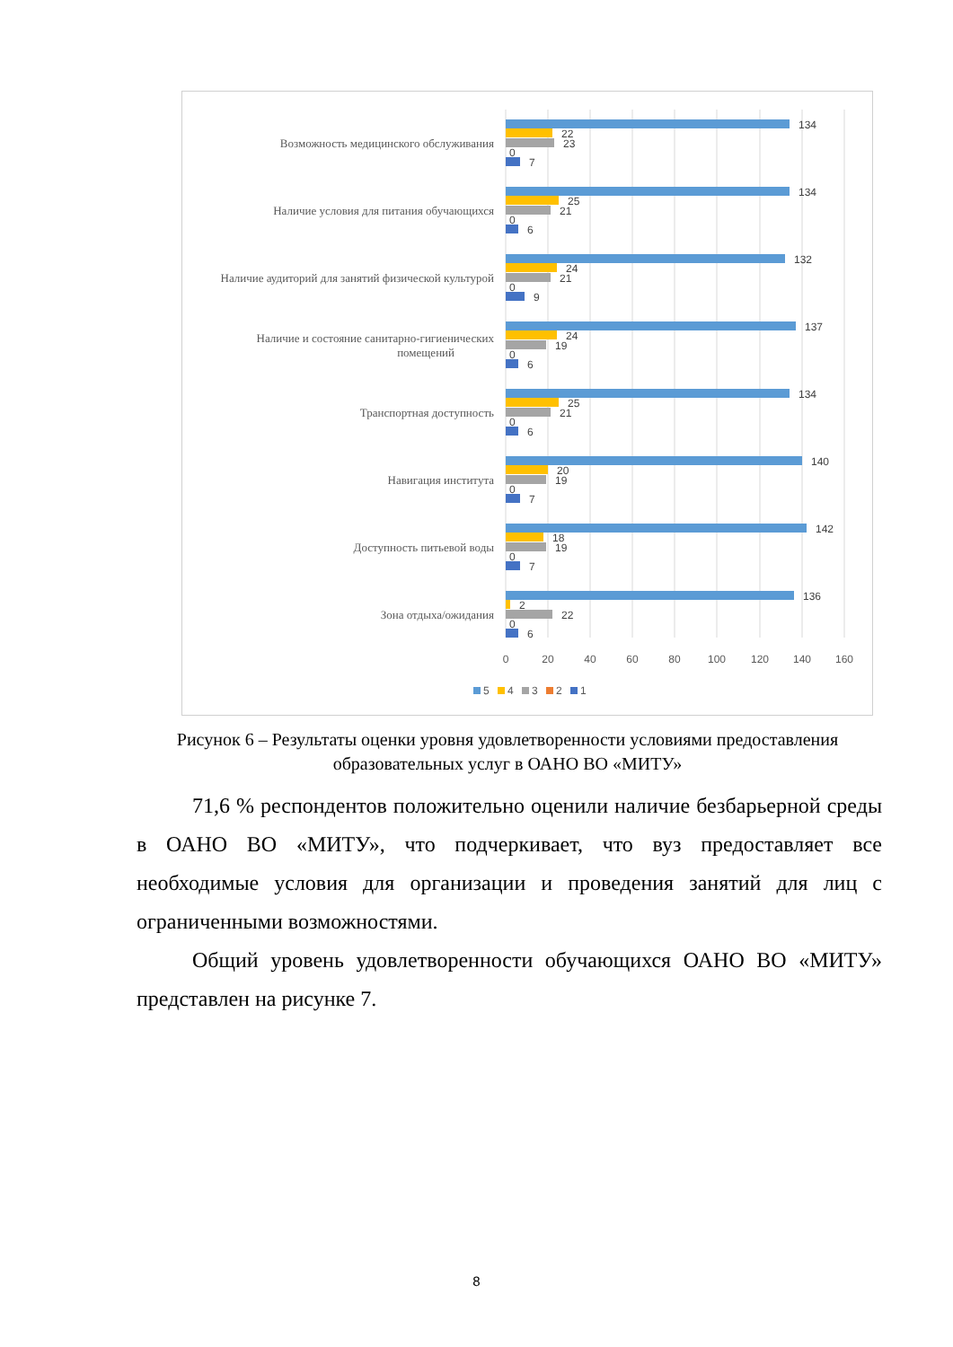Возможность медицинского обслуживания
Наличие условия для питания обучающихся
Наличие аудиторий для занятий физической культурой
Наличие и состояние санитарно-гигиенических
помещений
Транспортная доступность
Навигация института
Доступность питьевой воды
Зона отдыха/ожидания
134
22
23
0
7
134
25
21
0
6
132
24
21
0
9
137
24
19
0
6
134
25
21
0
6
140
20
19
0
7
142
18
19
0
7
136
2
22
0
6
0
20
40
60
80
100
120
140
160
5
4
3
2
1
Рисунок 6 – Результаты оценки уровня удовлетворенности условиями предоставления образовательных услуг в ОАНО ВО «МИТУ»
71,6 % респондентов положительно оценили наличие безбарьерной среды в ОАНО ВО «МИТУ», что подчеркивает, что вуз предоставляет все необходимые условия для организации и проведения занятий для лиц с ограниченными возможностями.
Общий уровень удовлетворенности обучающихся ОАНО ВО «МИТУ» представлен на рисунке 7.
8